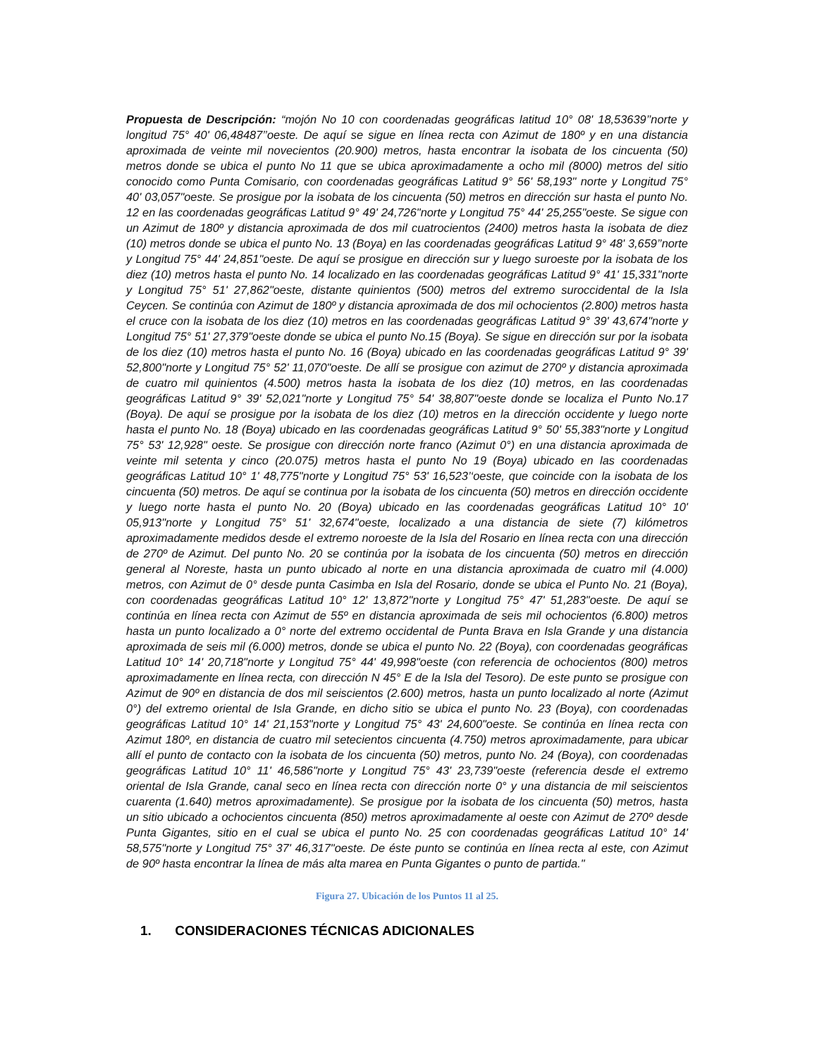Propuesta de Descripción: “mojón No 10 con coordenadas geográficas latitud 10° 08' 18,53639’’norte y longitud 75° 40' 06,48487’’oeste. De aquí se sigue en línea recta con Azimut de 180º y en una distancia aproximada de veinte mil novecientos (20.900) metros, hasta encontrar la isobata de los cincuenta (50) metros donde se ubica el punto No 11 que se ubica aproximadamente a ocho mil (8000) metros del sitio conocido como Punta Comisario, con coordenadas geográficas Latitud 9° 56' 58,193" norte y Longitud 75° 40' 03,057"oeste. Se prosigue por la isobata de los cincuenta (50) metros en dirección sur hasta el punto No. 12 en las coordenadas geográficas Latitud 9° 49' 24,726"norte y Longitud 75° 44' 25,255"oeste. Se sigue con un Azimut de 180º y distancia aproximada de dos mil cuatrocientos (2400) metros hasta la isobata de diez (10) metros donde se ubica el punto No. 13 (Boya) en las coordenadas geográficas Latitud 9° 48' 3,659’’norte y Longitud 75° 44' 24,851"oeste. De aquí se prosigue en dirección sur y luego suroeste por la isobata de los diez (10) metros hasta el punto No. 14 localizado en las coordenadas geográficas Latitud 9° 41' 15,331"norte y Longitud 75° 51' 27,862"oeste, distante quinientos (500) metros del extremo suroccidental de la Isla Ceycen. Se continúa con Azimut de 180º y distancia aproximada de dos mil ochocientos (2.800) metros hasta el cruce con la isobata de los diez (10) metros en las coordenadas geográficas Latitud 9° 39' 43,674"norte y Longitud 75° 51' 27,379"oeste donde se ubica el punto No.15 (Boya). Se sigue en dirección sur por la isobata de los diez (10) metros hasta el punto No. 16 (Boya) ubicado en las coordenadas geográficas Latitud 9° 39' 52,800"norte y Longitud 75° 52' 11,070"oeste. De allí se prosigue con azimut de 270º y distancia aproximada de cuatro mil quinientos (4.500) metros hasta la isobata de los diez (10) metros, en las coordenadas geográficas Latitud 9° 39' 52,021"norte y Longitud 75° 54' 38,807"oeste donde se localiza el Punto No.17 (Boya). De aquí se prosigue por la isobata de los diez (10) metros en la dirección occidente y luego norte hasta el punto No. 18 (Boya) ubicado en las coordenadas geográficas Latitud 9° 50' 55,383"norte y Longitud 75° 53' 12,928" oeste. Se prosigue con dirección norte franco (Azimut 0°) en una distancia aproximada de veinte mil setenta y cinco (20.075) metros hasta el punto No 19 (Boya) ubicado en las coordenadas geográficas Latitud 10° 1' 48,775"norte y Longitud 75° 53' 16,523’‘oeste, que coincide con la isobata de los cincuenta (50) metros. De aquí se continua por la isobata de los cincuenta (50) metros en dirección occidente y luego norte hasta el punto No. 20 (Boya) ubicado en las coordenadas geográficas Latitud 10° 10' 05,913"norte y Longitud 75° 51' 32,674"oeste, localizado a una distancia de siete (7) kilómetros aproximadamente medidos desde el extremo noroeste de la Isla del Rosario en línea recta con una dirección de 270º de Azimut. Del punto No. 20 se continúa por la isobata de los cincuenta (50) metros en dirección general al Noreste, hasta un punto ubicado al norte en una distancia aproximada de cuatro mil (4.000) metros, con Azimut de 0° desde punta Casimba en Isla del Rosario, donde se ubica el Punto No. 21 (Boya), con coordenadas geográficas Latitud 10° 12' 13,872"norte y Longitud 75° 47' 51,283"oeste. De aquí se continúa en línea recta con Azimut de 55º en distancia aproximada de seis mil ochocientos (6.800) metros hasta un punto localizado a 0° norte del extremo occidental de Punta Brava en Isla Grande y una distancia aproximada de seis mil (6.000) metros, donde se ubica el punto No. 22 (Boya), con coordenadas geográficas Latitud 10° 14' 20,718"norte y Longitud 75° 44' 49,998"oeste (con referencia de ochocientos (800) metros aproximadamente en línea recta, con dirección N 45° E de la Isla del Tesoro). De este punto se prosigue con Azimut de 90º en distancia de dos mil seiscientos (2.600) metros, hasta un punto localizado al norte (Azimut 0°) del extremo oriental de Isla Grande, en dicho sitio se ubica el punto No. 23 (Boya), con coordenadas geográficas Latitud 10° 14' 21,153"norte y Longitud 75° 43' 24,600"oeste. Se continúa en línea recta con Azimut 180º, en distancia de cuatro mil setecientos cincuenta (4.750) metros aproximadamente, para ubicar allí el punto de contacto con la isobata de los cincuenta (50) metros, punto No. 24 (Boya), con coordenadas geográficas Latitud 10° 11' 46,586"norte y Longitud 75° 43' 23,739"oeste (referencia desde el extremo oriental de Isla Grande, canal seco en línea recta con dirección norte 0° y una distancia de mil seiscientos cuarenta (1.640) metros aproximadamente). Se prosigue por la isobata de los cincuenta (50) metros, hasta un sitio ubicado a ochocientos cincuenta (850) metros aproximadamente al oeste con Azimut de 270º desde Punta Gigantes, sitio en el cual se ubica el punto No. 25 con coordenadas geográficas Latitud 10° 14' 58,575"norte y Longitud 75° 37' 46,317"oeste. De éste punto se continúa en línea recta al este, con Azimut de 90º hasta encontrar la línea de más alta marea en Punta Gigantes o punto de partida."
Figura 27. Ubicación de los Puntos 11 al 25.
1. CONSIDERACIONES TÉCNICAS ADICIONALES